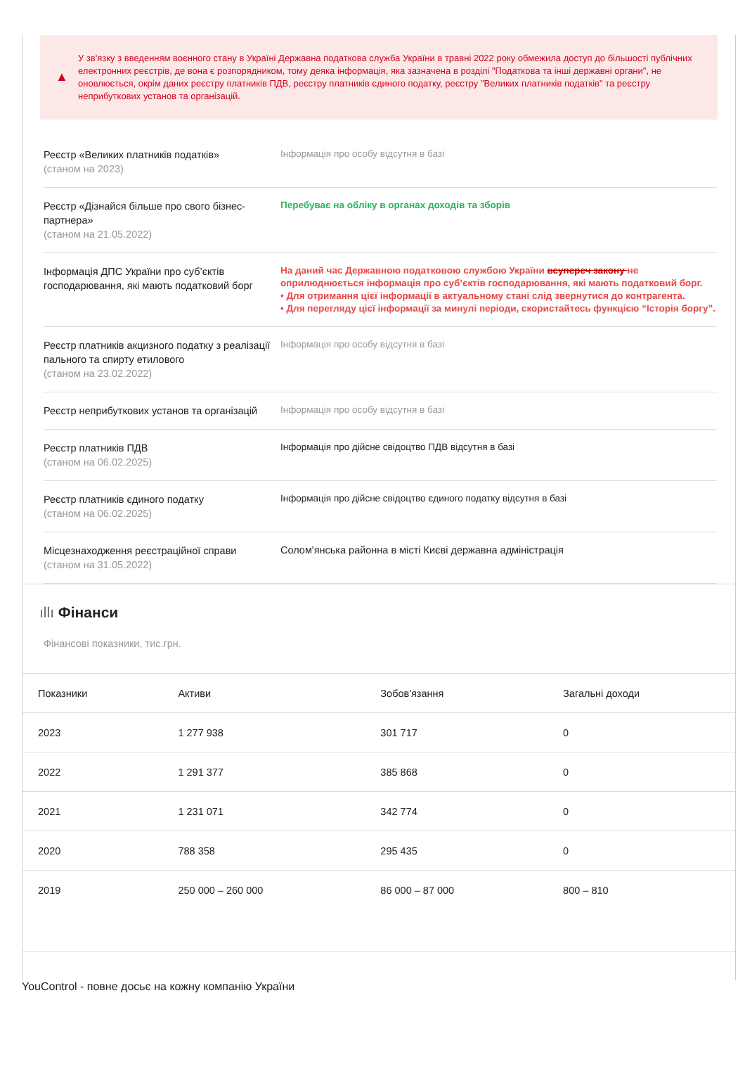▲
У зв'язку з введенням воєнного стану в Україні Державна податкова служба України в травні 2022 року обмежила доступ до більшості публічних електронних реєстрів, де вона є розпорядником, тому деяка інформація, яка зазначена в розділі "Податкова та інші державні органи", не оновлюється, окрім даних реєстру платників ПДВ, реєстру платників єдиного податку, реєстру "Великих платників податків" та реєстру неприбуткових установ та організацій.
Реєстр «Великих платників податків»
(станом на 2023)
Інформація про особу відсутня в базі
Реєстр «Дізнайся більше про свого бізнес-партнера»
(станом на 21.05.2022)
Перебуває на обліку в органах доходів та зборів
Інформація ДПС України про суб’єктів господарювання, які мають податковий борг
На даний час Державною податковою службою України всупереч закону не оприлюднюється інформація про суб’єктів господарювання, які мають податковий борг.
• Для отримання цієї інформації в актуальному стані слід звернутися до контрагента.
• Для перегляду цієї інформації за минулі періоди, скористайтесь функцією “Історія боргу”.
Реєстр платників акцизного податку з реалізації пального та спирту етилового
(станом на 23.02.2022)
Інформація про особу відсутня в базі
Реєстр неприбуткових установ та організацій
Інформація про особу відсутня в базі
Реєстр платників ПДВ
(станом на 06.02.2025)
Інформація про дійсне свідоцтво ПДВ відсутня в базі
Реєстр платників єдиного податку
(станом на 06.02.2025)
Інформація про дійсне свідоцтво єдиного податку відсутня в базі
Місцезнаходження реєстраційної справи
(станом на 31.05.2022)
Солом'янська районна в місті Києві державна адміністрація
ıllı Фінанси
Фінансові показники, тис.грн.
| Показники | Активи | Зобов'язання | Загальні доходи |
| --- | --- | --- | --- |
| 2023 | 1 277 938 | 301 717 | 0 |
| 2022 | 1 291 377 | 385 868 | 0 |
| 2021 | 1 231 071 | 342 774 | 0 |
| 2020 | 788 358 | 295 435 | 0 |
| 2019 | 250 000 – 260 000 | 86 000 – 87 000 | 800 – 810 |
YouControl - повне досьє на кожну компанію України